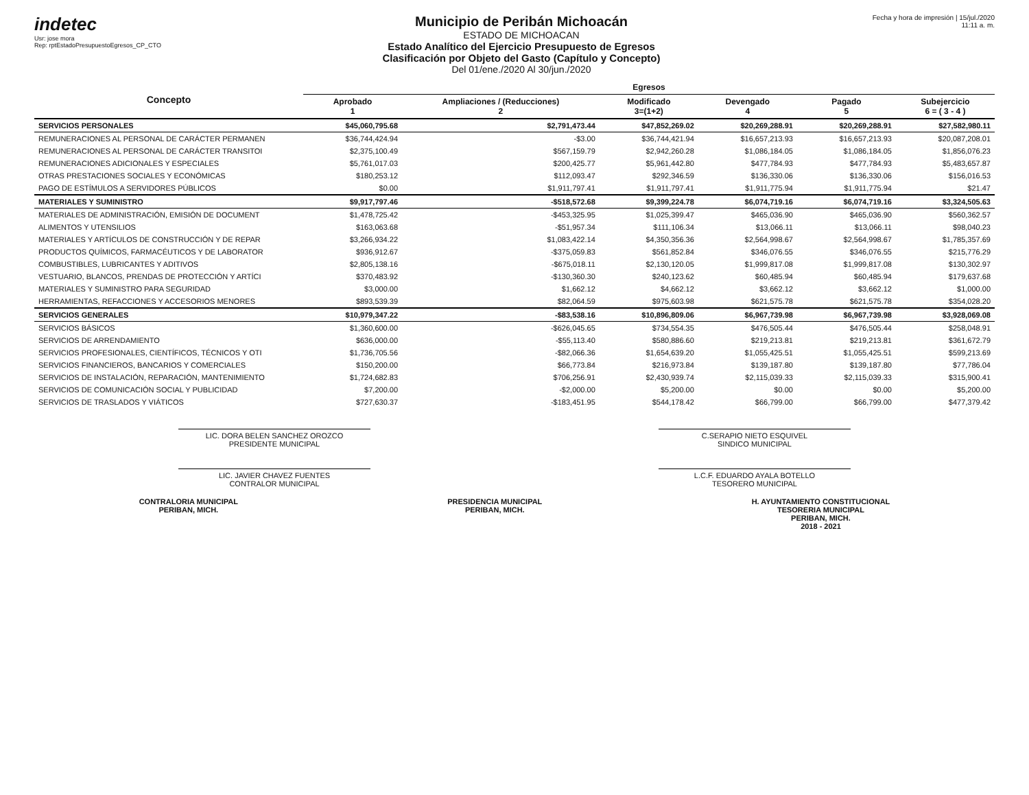indetec
Usr: jose mora
Rep: rptEstadoPresupuestoEgresos_CP_CTO
Municipio de Peribán Michoacán
ESTADO DE MICHOACAN
Estado Analítico del Ejercicio Presupuesto de Egresos
Clasificación por Objeto del Gasto (Capítulo y Concepto)
Del 01/ene./2020 Al 30/jun./2020
Fecha y hora de impresión | 15/jul./2020 11:11 a. m.
| Concepto | Egresos | | | | | |
| --- | --- | --- | --- | --- | --- | --- |
| | Aprobado 1 | Ampliaciones / (Reducciones) 2 | Modificado 3=(1+2) | Devengado 4 | Pagado 5 | Subejercicio 6 = ( 3 - 4 ) |
| SERVICIOS PERSONALES | $45,060,795.68 | $2,791,473.44 | $47,852,269.02 | $20,269,288.91 | $20,269,288.91 | $27,582,980.11 |
| REMUNERACIONES AL PERSONAL DE CARÁCTER PERMANEN | $36,744,424.94 | -$3.00 | $36,744,421.94 | $16,657,213.93 | $16,657,213.93 | $20,087,208.01 |
| REMUNERACIONES AL PERSONAL DE CARÁCTER TRANSITOI | $2,375,100.49 | $567,159.79 | $2,942,260.28 | $1,086,184.05 | $1,086,184.05 | $1,856,076.23 |
| REMUNERACIONES ADICIONALES Y ESPECIALES | $5,761,017.03 | $200,425.77 | $5,961,442.80 | $477,784.93 | $477,784.93 | $5,483,657.87 |
| OTRAS PRESTACIONES SOCIALES Y ECONÓMICAS | $180,253.12 | $112,093.47 | $292,346.59 | $136,330.06 | $136,330.06 | $156,016.53 |
| PAGO DE ESTÍMULOS A SERVIDORES PÚBLICOS | $0.00 | $1,911,797.41 | $1,911,797.41 | $1,911,775.94 | $1,911,775.94 | $21.47 |
| MATERIALES Y SUMINISTRO | $9,917,797.46 | -$518,572.68 | $9,399,224.78 | $6,074,719.16 | $6,074,719.16 | $3,324,505.63 |
| MATERIALES DE ADMINISTRACIÓN, EMISIÓN DE DOCUMENT | $1,478,725.42 | -$453,325.95 | $1,025,399.47 | $465,036.90 | $465,036.90 | $560,362.57 |
| ALIMENTOS Y UTENSILIOS | $163,063.68 | -$51,957.34 | $111,106.34 | $13,066.11 | $13,066.11 | $98,040.23 |
| MATERIALES Y ARTÍCULOS DE CONSTRUCCIÓN Y DE REPAR | $3,266,934.22 | $1,083,422.14 | $4,350,356.36 | $2,564,998.67 | $2,564,998.67 | $1,785,357.69 |
| PRODUCTOS QUÍMICOS, FARMACÉUTICOS Y DE LABORATOR | $936,912.67 | -$375,059.83 | $561,852.84 | $346,076.55 | $346,076.55 | $215,776.29 |
| COMBUSTIBLES, LUBRICANTES Y ADITIVOS | $2,805,138.16 | -$675,018.11 | $2,130,120.05 | $1,999,817.08 | $1,999,817.08 | $130,302.97 |
| VESTUARIO, BLANCOS, PRENDAS DE PROTECCIÓN Y ARTÍCI | $370,483.92 | -$130,360.30 | $240,123.62 | $60,485.94 | $60,485.94 | $179,637.68 |
| MATERIALES Y SUMINISTRO PARA SEGURIDAD | $3,000.00 | $1,662.12 | $4,662.12 | $3,662.12 | $3,662.12 | $1,000.00 |
| HERRAMIENTAS, REFACCIONES Y ACCESORIOS MENORES | $893,539.39 | $82,064.59 | $975,603.98 | $621,575.78 | $621,575.78 | $354,028.20 |
| SERVICIOS GENERALES | $10,979,347.22 | -$83,538.16 | $10,896,809.06 | $6,967,739.98 | $6,967,739.98 | $3,928,069.08 |
| SERVICIOS BÁSICOS | $1,360,600.00 | -$626,045.65 | $734,554.35 | $476,505.44 | $476,505.44 | $258,048.91 |
| SERVICIOS DE ARRENDAMIENTO | $636,000.00 | -$55,113.40 | $580,886.60 | $219,213.81 | $219,213.81 | $361,672.79 |
| SERVICIOS PROFESIONALES, CIENTÍFICOS, TÉCNICOS Y OTI | $1,736,705.56 | -$82,066.36 | $1,654,639.20 | $1,055,425.51 | $1,055,425.51 | $599,213.69 |
| SERVICIOS FINANCIEROS, BANCARIOS Y COMERCIALES | $150,200.00 | $66,773.84 | $216,973.84 | $139,187.80 | $139,187.80 | $77,786.04 |
| SERVICIOS DE INSTALACIÓN, REPARACIÓN, MANTENIMIENTO | $1,724,682.83 | $706,256.91 | $2,430,939.74 | $2,115,039.33 | $2,115,039.33 | $315,900.41 |
| SERVICIOS DE COMUNICACIÓN SOCIAL Y PUBLICIDAD | $7,200.00 | -$2,000.00 | $5,200.00 | $0.00 | $0.00 | $5,200.00 |
| SERVICIOS DE TRASLADOS Y VIÁTICOS | $727,630.37 | -$183,451.95 | $544,178.42 | $66,799.00 | $66,799.00 | $477,379.42 |
LIC. DORA BELEN SANCHEZ OROZCO
PRESIDENTE MUNICIPAL
C.SERAPIO NIETO ESQUIVEL
SINDICO MUNICIPAL
LIC. JAVIER CHAVEZ FUENTES
CONTRALOR MUNICIPAL
L.C.F. EDUARDO AYALA BOTELLO
TESORERO MUNICIPAL
CONTRALORIA MUNICIPAL
PERIBAN, MICH.
PRESIDENCIA MUNICIPAL
PERIBAN, MICH.
H. AYUNTAMIENTO CONSTITUCIONAL
TESORERIA MUNICIPAL
PERIBAN, MICH.
2018 - 2021